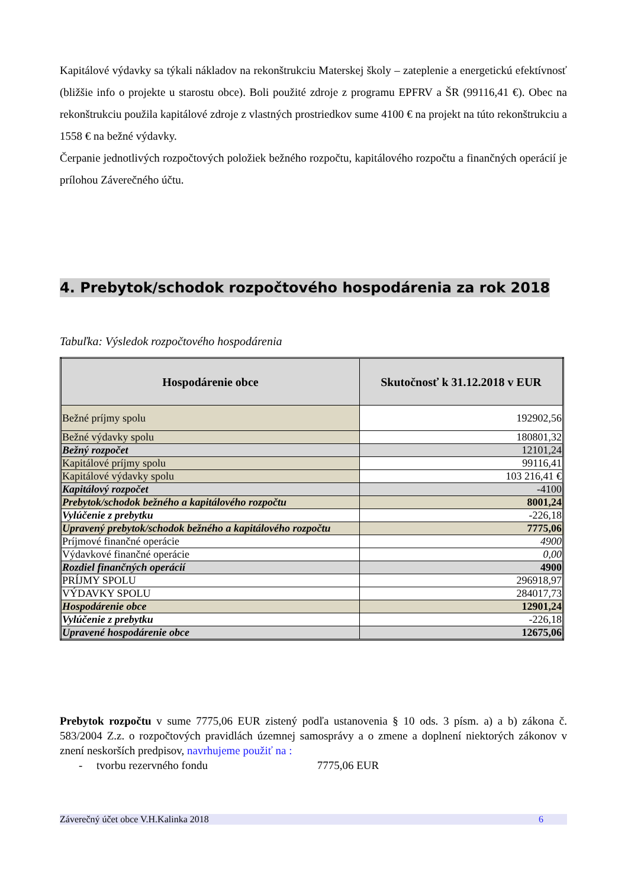Kapitálové výdavky sa týkali nákladov na rekonštrukciu Materskej školy – zateplenie a energetickú efektívnosť (bližšie info o projekte u starostu obce). Boli použité zdroje z programu EPFRV a ŠR (99116,41 €). Obec na rekonštrukciu použila kapitálové zdroje z vlastných prostriedkov sume 4100 € na projekt na túto rekonštrukciu a 1558 € na bežné výdavky.
Čerpanie jednotlivých rozpočtových položiek bežného rozpočtu, kapitálového rozpočtu a finančných operácií je prílohou Záverečného účtu.
4. Prebytok/schodok rozpočtového hospodárenia za rok 2018
Tabuľka: Výsledok rozpočtového hospodárenia
| Hospodárenie obce | Skutočnosť k 31.12.2018 v EUR |
| --- | --- |
| Bežné príjmy spolu | 192902,56 |
| Bežné výdavky spolu | 180801,32 |
| Bežný rozpočet | 12101,24 |
| Kapitálové príjmy spolu | 99116,41 |
| Kapitálové výdavky spolu | 103 216,41 € |
| Kapitálový rozpočet | -4100 |
| Prebytok/schodok bežného a kapitálového rozpočtu | 8001,24 |
| Vylúčenie z prebytku | -226,18 |
| Upravený prebytok/schodok bežného a kapitálového rozpočtu | 7775,06 |
| Príjmové finančné operácie | 4900 |
| Výdavkové finančné operácie | 0,00 |
| Rozdiel finančných operácií | 4900 |
| PRÍJMY SPOLU | 296918,97 |
| VÝDAVKY SPOLU | 284017,73 |
| Hospodárenie obce | 12901,24 |
| Vylúčenie z prebytku | -226,18 |
| Upravené hospodárenie obce | 12675,06 |
Prebytok rozpočtu v sume 7775,06 EUR zistený podľa ustanovenia § 10 ods. 3 písm. a) a b) zákona č. 583/2004 Z.z. o rozpočtových pravidlách územnej samosprávy a o zmene a doplnení niektorých zákonov v znení neskorších predpisov, navrhujeme použiť na :
- tvorbu rezervného fondu 7775,06 EUR
Záverečný účet obce V.H.Kalinka 2018 6